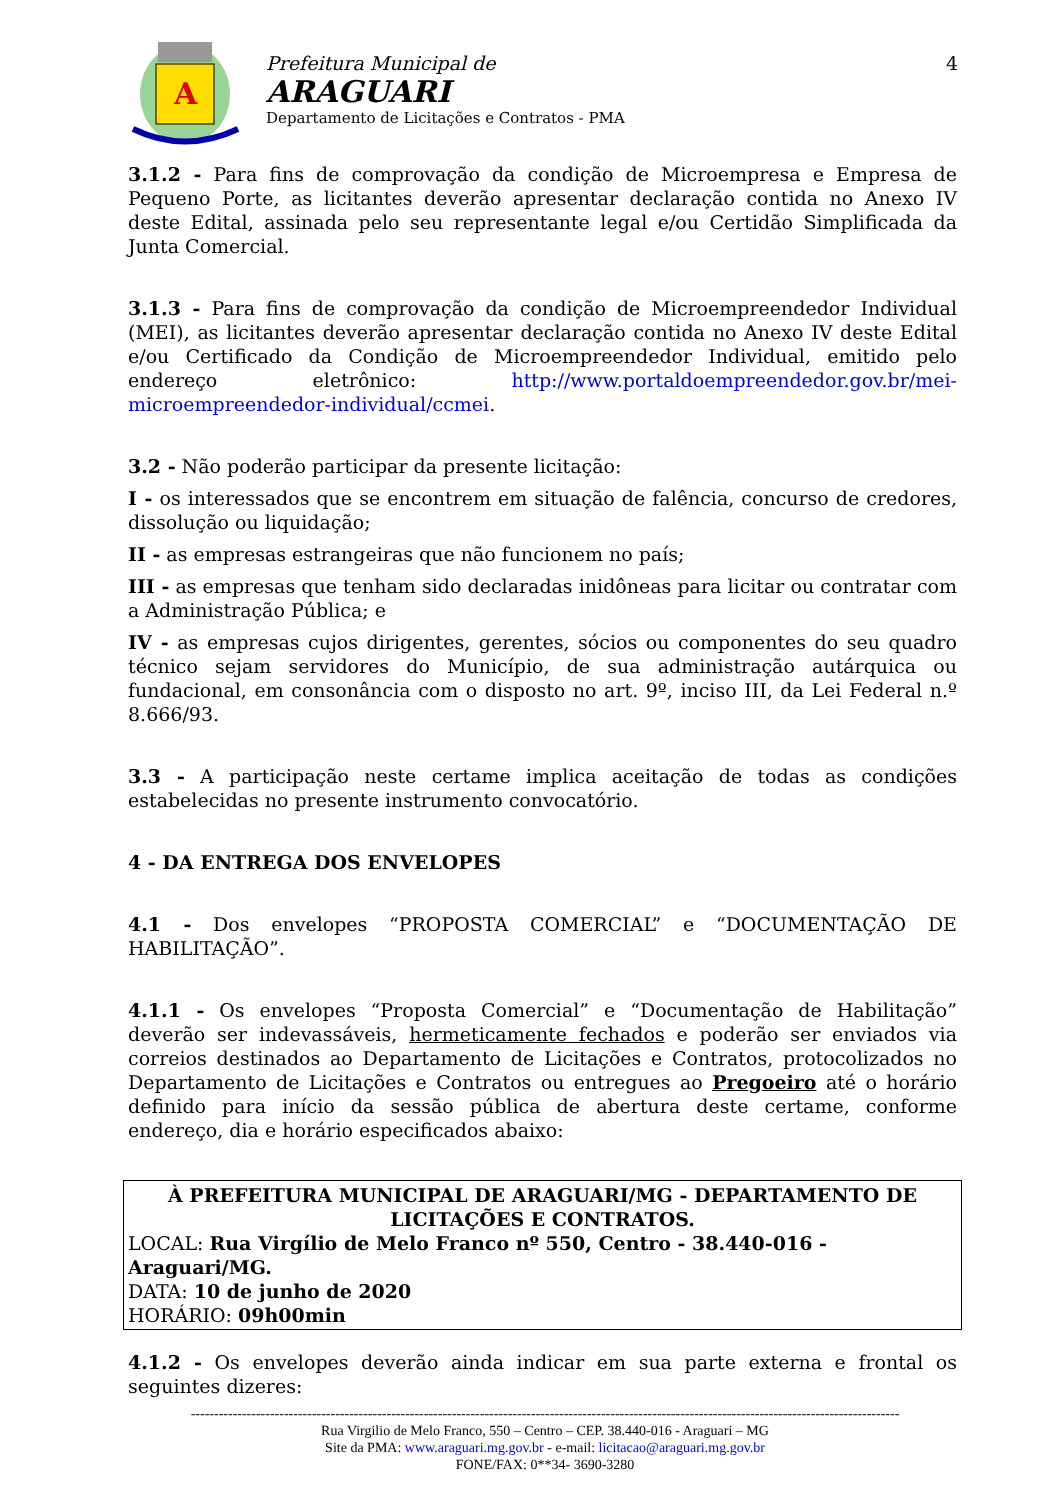A
Prefeitura Municipal de
ARAGUARI
Departamento de Licitações e Contratos - PMA
4
3.1.2 - Para fins de comprovação da condição de Microempresa e Empresa de Pequeno Porte, as licitantes deverão apresentar declaração contida no Anexo IV deste Edital, assinada pelo seu representante legal e/ou Certidão Simplificada da Junta Comercial.
3.1.3 - Para fins de comprovação da condição de Microempreendedor Individual (MEI), as licitantes deverão apresentar declaração contida no Anexo IV deste Edital e/ou Certificado da Condição de Microempreendedor Individual, emitido pelo endereço eletrônico: http://www.portaldoempreendedor.gov.br/mei-microempreendedor-individual/ccmei.
3.2 - Não poderão participar da presente licitação:
I - os interessados que se encontrem em situação de falência, concurso de credores, dissolução ou liquidação;
II - as empresas estrangeiras que não funcionem no país;
III - as empresas que tenham sido declaradas inidôneas para licitar ou contratar com a Administração Pública; e
IV - as empresas cujos dirigentes, gerentes, sócios ou componentes do seu quadro técnico sejam servidores do Município, de sua administração autárquica ou fundacional, em consonância com o disposto no art. 9º, inciso III, da Lei Federal n.º 8.666/93.
3.3 - A participação neste certame implica aceitação de todas as condições estabelecidas no presente instrumento convocatório.
4 - DA ENTREGA DOS ENVELOPES
4.1 - Dos envelopes “PROPOSTA COMERCIAL” e “DOCUMENTAÇÃO DE HABILITAÇÃO”.
4.1.1 - Os envelopes “Proposta Comercial” e “Documentação de Habilitação” deverão ser indevassáveis, hermeticamente fechados e poderão ser enviados via correios destinados ao Departamento de Licitações e Contratos, protocolizados no Departamento de Licitações e Contratos ou entregues ao Pregoeiro até o horário definido para início da sessão pública de abertura deste certame, conforme endereço, dia e horário especificados abaixo:
À PREFEITURA MUNICIPAL DE ARAGUARI/MG - DEPARTAMENTO DE LICITAÇÕES E CONTRATOS.
LOCAL: Rua Virgílio de Melo Franco nº 550, Centro - 38.440-016 - Araguari/MG.
DATA: 10 de junho de 2020
HORÁRIO: 09h00min
4.1.2 - Os envelopes deverão ainda indicar em sua parte externa e frontal os seguintes dizeres:
--------------------------------------------------------------------------------------------------------------------------------------------------------
Rua Virgilio de Melo Franco, 550 – Centro – CEP. 38.440-016 - Araguari – MG
Site da PMA: www.araguari.mg.gov.br - e-mail: licitacao@araguari.mg.gov.br
FONE/FAX: 0**34- 3690-3280